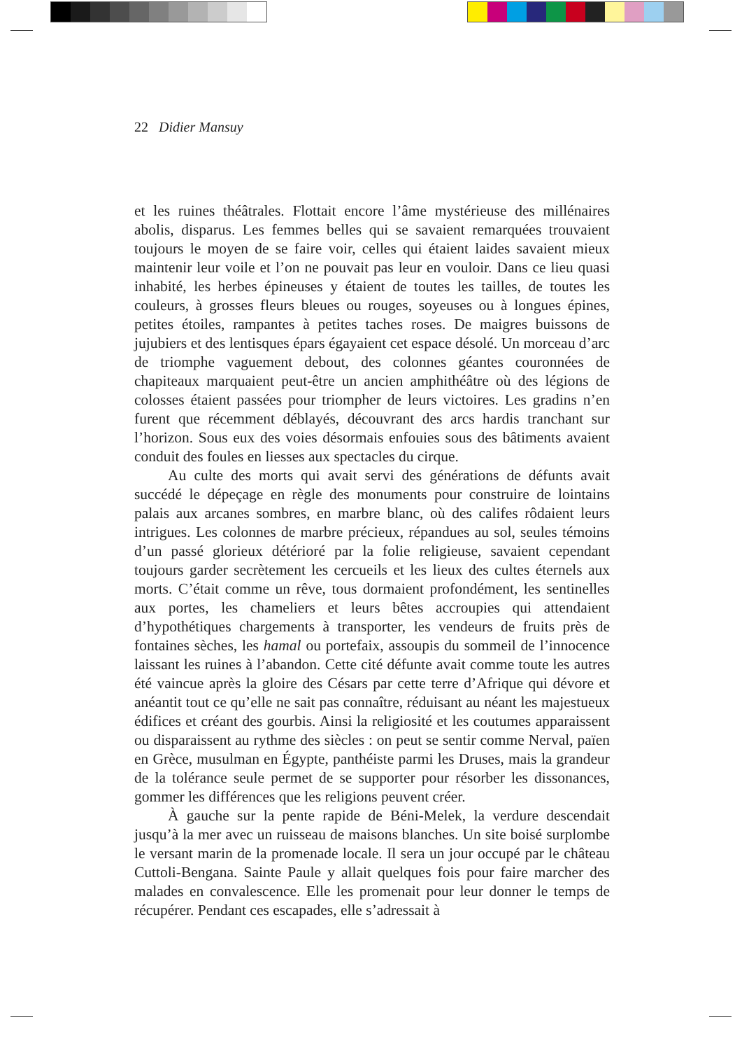22 Didier Mansuy
et les ruines théâtrales. Flottait encore l’âme mystérieuse des millénaires abolis, disparus. Les femmes belles qui se savaient remarquées trouvaient toujours le moyen de se faire voir, celles qui étaient laides savaient mieux maintenir leur voile et l’on ne pouvait pas leur en vouloir. Dans ce lieu quasi inhabité, les herbes épineuses y étaient de toutes les tailles, de toutes les couleurs, à grosses fleurs bleues ou rouges, soyeuses ou à longues épines, petites étoiles, rampantes à petites taches roses. De maigres buissons de jujubiers et des lentisques épars égayaient cet espace désolé. Un morceau d’arc de triomphe vaguement debout, des colonnes géantes couronnées de chapiteaux marquaient peut-être un ancien amphithéâtre où des légions de colosses étaient passées pour triompher de leurs victoires. Les gradins n’en furent que récemment déblayés, découvrant des arcs hardis tranchant sur l’horizon. Sous eux des voies désormais enfouies sous des bâtiments avaient conduit des foules en liesses aux spectacles du cirque.
Au culte des morts qui avait servi des générations de défunts avait succédé le dépeçage en règle des monuments pour construire de lointains palais aux arcanes sombres, en marbre blanc, où des califes rôdaient leurs intrigues. Les colonnes de marbre précieux, répandues au sol, seules témoins d’un passé glorieux détérioré par la folie religieuse, savaient cependant toujours garder secrètement les cercueils et les lieux des cultes éternels aux morts. C’était comme un rêve, tous dormaient profondément, les sentinelles aux portes, les chameliers et leurs bêtes accroupies qui attendaient d’hypothétiques chargements à transporter, les vendeurs de fruits près de fontaines sèches, les hamal ou portefaix, assoupis du sommeil de l’innocence laissant les ruines à l’abandon. Cette cité défunte avait comme toute les autres été vaincue après la gloire des Césars par cette terre d’Afrique qui dévore et anéantit tout ce qu’elle ne sait pas connaître, réduisant au néant les majestueux édifices et créant des gourbis. Ainsi la religiosité et les coutumes apparaissent ou disparaissent au rythme des siècles : on peut se sentir comme Nerval, païen en Grèce, musulman en Égypte, panthéiste parmi les Druses, mais la grandeur de la tolérance seule permet de se supporter pour résorber les dissonances, gommer les différences que les religions peuvent créer.
À gauche sur la pente rapide de Béni-Melek, la verdure descendait jusqu’à la mer avec un ruisseau de maisons blanches. Un site boisé surplombe le versant marin de la promenade locale. Il sera un jour occupé par le château Cuttoli-Bengana. Sainte Paule y allait quelques fois pour faire marcher des malades en convalescence. Elle les promenait pour leur donner le temps de récupérer. Pendant ces escapades, elle s’adressait à